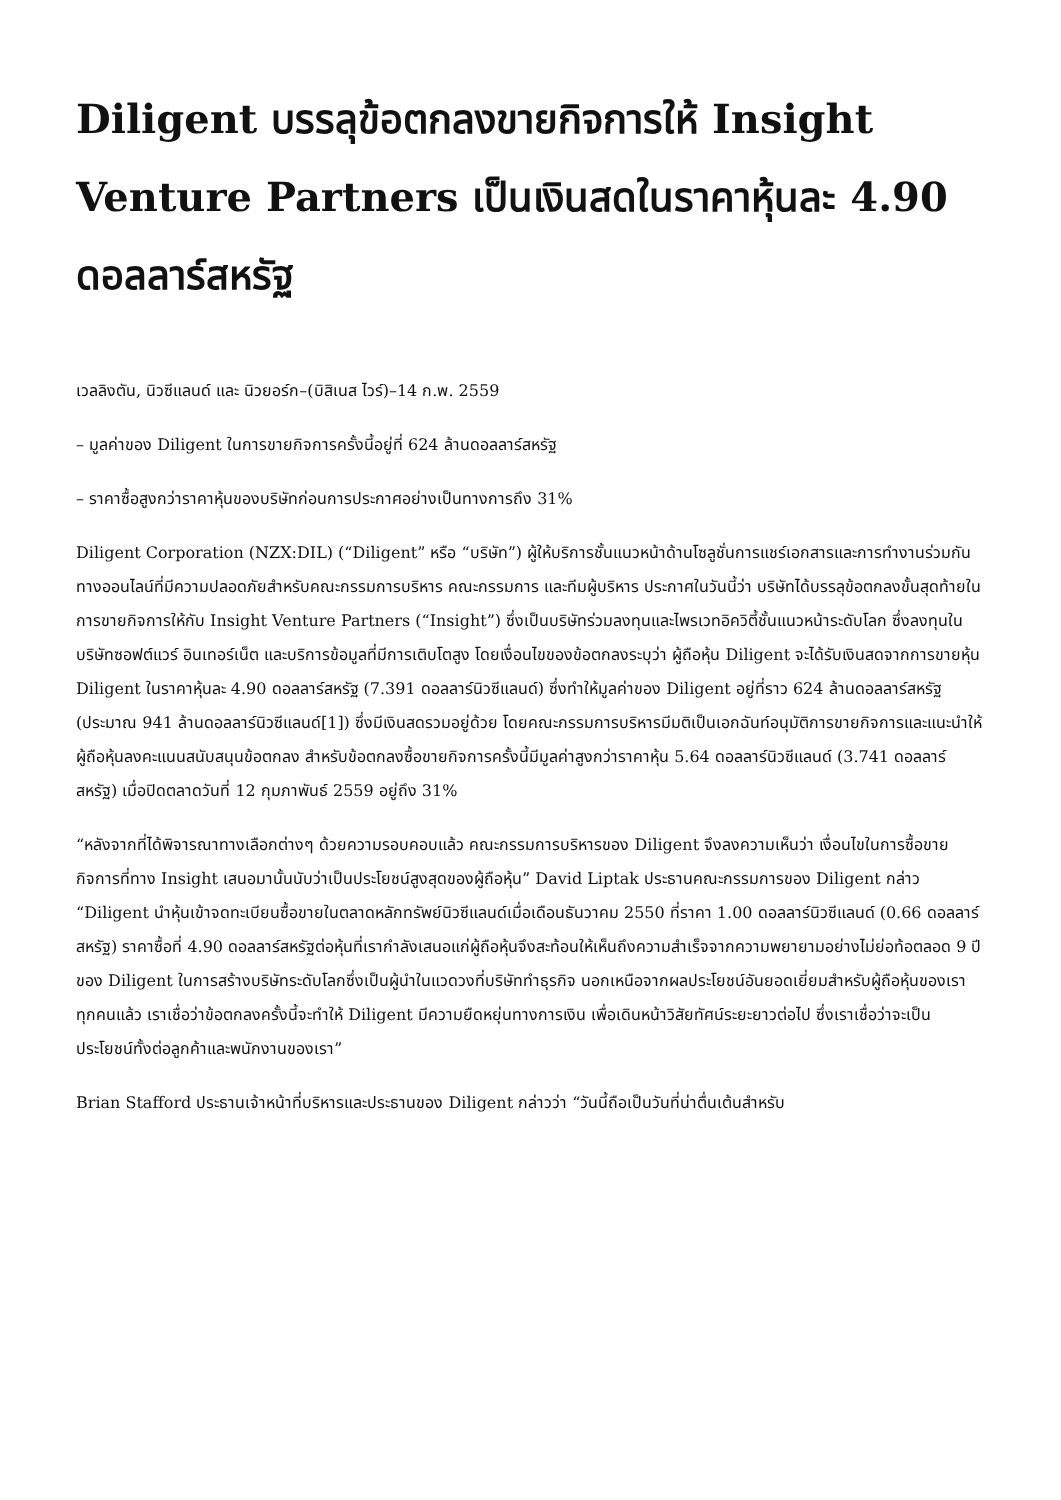Diligent บรรลุข้อตกลงขายกิจการให้ Insight Venture Partners เป็นเงินสดในราคาหุ้นละ 4.90 ดอลลาร์สหรัฐ
เวลลิงตัน, นิวซีแลนด์ และ นิวยอร์ก–(บิสิเนส ไวร์)–14 ก.พ. 2559
– มูลค่าของ Diligent ในการขายกิจการครั้งนี้อยู่ที่ 624 ล้านดอลลาร์สหรัฐ
– ราคาซื้อสูงกว่าราคาหุ้นของบริษัทก่อนการประกาศอย่างเป็นทางการถึง 31%
Diligent Corporation (NZX:DIL) (“Diligent” หรือ “บริษัท”) ผู้ให้บริการชั้นแนวหน้าด้านโซลูชั่นการแชร์เอกสารและการทำงานร่วมกันทางออนไลน์ที่มีความปลอดภัยสำหรับคณะกรรมการบริหาร คณะกรรมการ และทีมผู้บริหาร ประกาศในวันนี้ว่า บริษัทได้บรรลุข้อตกลงขั้นสุดท้ายในการขายกิจการให้กับ Insight Venture Partners (“Insight”) ซึ่งเป็นบริษัทร่วมลงทุนและไพรเวทอิควิตี้ชั้นแนวหน้าระดับโลก ซึ่งลงทุนในบริษัทซอฟต์แวร์ อินเทอร์เน็ต และบริการข้อมูลที่มีการเติบโตสูง โดยเงื่อนไขของข้อตกลงระบุว่า ผู้ถือหุ้น Diligent จะได้รับเงินสดจากการขายหุ้น Diligent ในราคาหุ้นละ 4.90 ดอลลาร์สหรัฐ (7.391 ดอลลาร์นิวซีแลนด์) ซึ่งทำให้มูลค่าของ Diligent อยู่ที่ราว 624 ล้านดอลลาร์สหรัฐ (ประมาณ 941 ล้านดอลลาร์นิวซีแลนด์[1]) ซึ่งมีเงินสดรวมอยู่ด้วย โดยคณะกรรมการบริหารมีมติเป็นเอกฉันท์อนุมัติการขายกิจการและแนะนำให้ผู้ถือหุ้นลงคะแนนสนับสนุนข้อตกลง สำหรับข้อตกลงซื้อขายกิจการครั้งนี้มีมูลค่าสูงกว่าราคาหุ้น 5.64 ดอลลาร์นิวซีแลนด์ (3.741 ดอลลาร์สหรัฐ) เมื่อปิดตลาดวันที่ 12 กุมภาพันธ์ 2559 อยู่ถึง 31%
“หลังจากที่ได้พิจารณาทางเลือกต่างๆ ด้วยความรอบคอบแล้ว คณะกรรมการบริหารของ Diligent จึงลงความเห็นว่า เงื่อนไขในการซื้อขายกิจการที่ทาง Insight เสนอมานั้นนับว่าเป็นประโยชน์สูงสุดของผู้ถือหุ้น” David Liptak ประธานคณะกรรมการของ Diligent กล่าว “Diligent นำหุ้นเข้าจดทะเบียนซื้อขายในตลาดหลักทรัพย์นิวซีแลนด์เมื่อเดือนธันวาคม 2550 ที่ราคา 1.00 ดอลลาร์นิวซีแลนด์ (0.66 ดอลลาร์สหรัฐ) ราคาซื้อที่ 4.90 ดอลลาร์สหรัฐต่อหุ้นที่เรากำลังเสนอแก่ผู้ถือหุ้นจึงสะท้อนให้เห็นถึงความสำเร็จจากความพยายามอย่างไม่ย่อท้อตลอด 9 ปีของ Diligent ในการสร้างบริษัทระดับโลกซึ่งเป็นผู้นำในแวดวงที่บริษัททำธุรกิจ นอกเหนือจากผลประโยชน์อันยอดเยี่ยมสำหรับผู้ถือหุ้นของเราทุกคนแล้ว เราเชื่อว่าข้อตกลงครั้งนี้จะทำให้ Diligent มีความยืดหยุ่นทางการเงิน เพื่อเดินหน้าวิสัยทัศน์ระยะยาวต่อไป ซึ่งเราเชื่อว่าจะเป็นประโยชน์ทั้งต่อลูกค้าและพนักงานของเรา”
Brian Stafford ประธานเจ้าหน้าที่บริหารและประธานของ Diligent กล่าวว่า “วันนี้ถือเป็นวันที่น่าตื่นเต้นสำหรับ